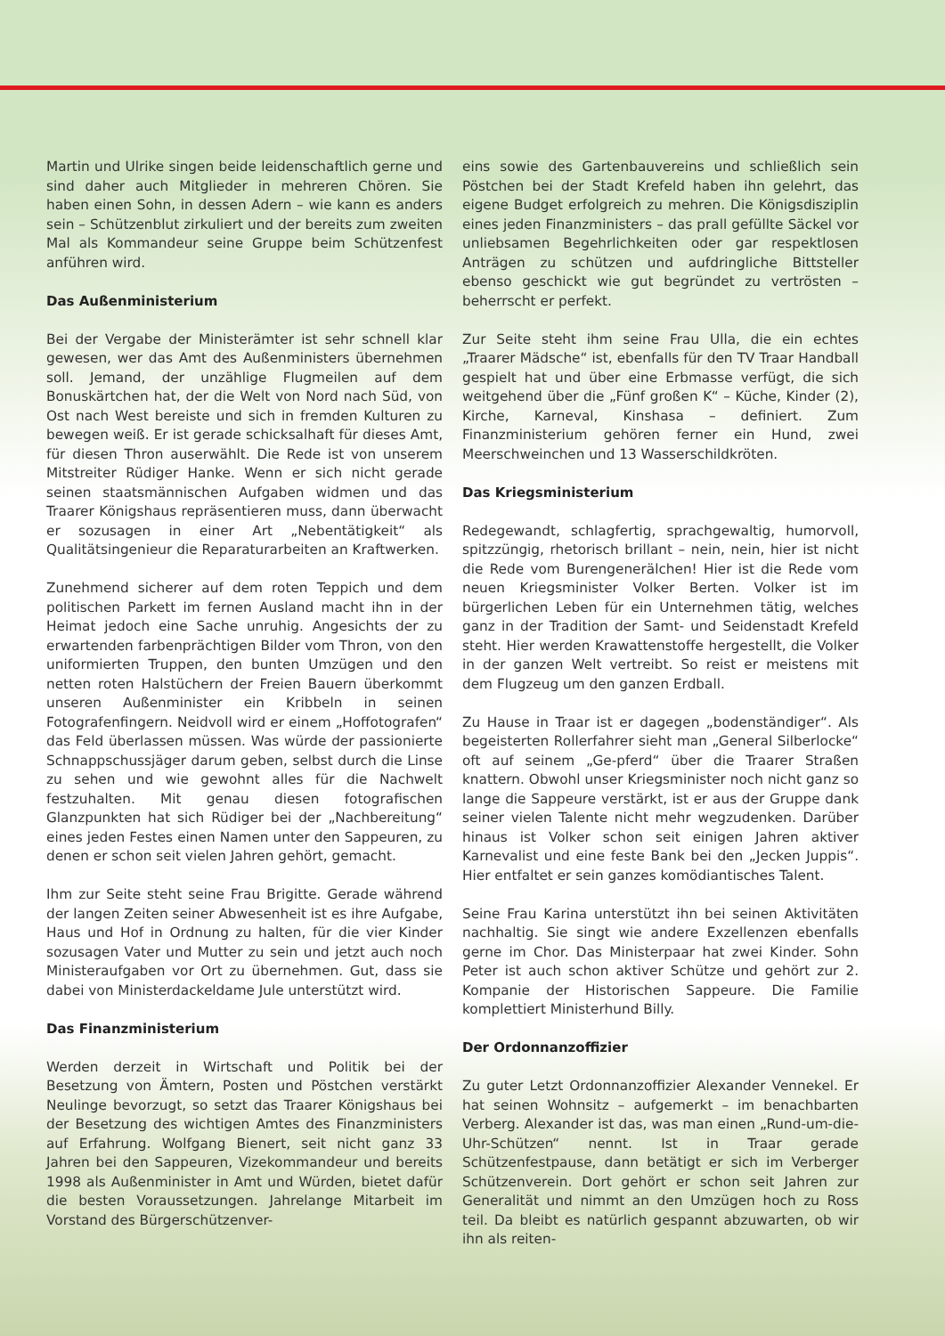Martin und Ulrike singen beide leidenschaftlich gerne und sind daher auch Mitglieder in mehreren Chören. Sie haben einen Sohn, in dessen Adern – wie kann es anders sein – Schützenblut zirkuliert und der bereits zum zweiten Mal als Kommandeur seine Gruppe beim Schützenfest anführen wird.
Das Außenministerium
Bei der Vergabe der Ministerämter ist sehr schnell klar gewesen, wer das Amt des Außenministers übernehmen soll. Jemand, der unzählige Flugmeilen auf dem Bonuskärtchen hat, der die Welt von Nord nach Süd, von Ost nach West bereiste und sich in fremden Kulturen zu bewegen weiß. Er ist gerade schicksalhaft für dieses Amt, für diesen Thron auserwählt. Die Rede ist von unserem Mitstreiter Rüdiger Hanke. Wenn er sich nicht gerade seinen staatsmännischen Aufgaben widmen und das Traarer Königshaus repräsentieren muss, dann überwacht er sozusagen in einer Art „Nebentätigkeit“ als Qualitätsingenieur die Reparaturarbeiten an Kraftwerken.
Zunehmend sicherer auf dem roten Teppich und dem politischen Parkett im fernen Ausland macht ihn in der Heimat jedoch eine Sache unruhig. Angesichts der zu erwartenden farbenprächtigen Bilder vom Thron, von den uniformierten Truppen, den bunten Umzügen und den netten roten Halstüchern der Freien Bauern überkommt unseren Außenminister ein Kribbeln in seinen Fotografenfingern. Neidvoll wird er einem „Hoffotografen“ das Feld überlassen müssen. Was würde der passionierte Schnappschussjäger darum geben, selbst durch die Linse zu sehen und wie gewohnt alles für die Nachwelt festzuhalten. Mit genau diesen fotografischen Glanzpunkten hat sich Rüdiger bei der „Nachbereitung“ eines jeden Festes einen Namen unter den Sappeuren, zu denen er schon seit vielen Jahren gehört, gemacht.
Ihm zur Seite steht seine Frau Brigitte. Gerade während der langen Zeiten seiner Abwesenheit ist es ihre Aufgabe, Haus und Hof in Ordnung zu halten, für die vier Kinder sozusagen Vater und Mutter zu sein und jetzt auch noch Ministeraufgaben vor Ort zu übernehmen. Gut, dass sie dabei von Ministerdackeldame Jule unterstützt wird.
Das Finanzministerium
Werden derzeit in Wirtschaft und Politik bei der Besetzung von Ämtern, Posten und Pöstchen verstärkt Neulinge bevorzugt, so setzt das Traarer Königshaus bei der Besetzung des wichtigen Amtes des Finanzministers auf Erfahrung. Wolfgang Bienert, seit nicht ganz 33 Jahren bei den Sappeuren, Vizekommandeur und bereits 1998 als Außenminister in Amt und Würden, bietet dafür die besten Voraussetzungen. Jahrelange Mitarbeit im Vorstand des Bürgerschützenver-
eins sowie des Gartenbauvereins und schließlich sein Pöstchen bei der Stadt Krefeld haben ihn gelehrt, das eigene Budget erfolgreich zu mehren. Die Königsdisziplin eines jeden Finanzministers – das prall gefüllte Säckel vor unliebsamen Begehrlichkeiten oder gar respektlosen Anträgen zu schützen und aufdringliche Bittsteller ebenso geschickt wie gut begründet zu vertrösten – beherrscht er perfekt.
Zur Seite steht ihm seine Frau Ulla, die ein echtes „Traarer Mädsche“ ist, ebenfalls für den TV Traar Handball gespielt hat und über eine Erbmasse verfügt, die sich weitgehend über die „Fünf großen K“ – Küche, Kinder (2), Kirche, Karneval, Kinshasa – definiert. Zum Finanzministerium gehören ferner ein Hund, zwei Meerschweinchen und 13 Wasserschildkröten.
Das Kriegsministerium
Redegewandt, schlagfertig, sprachgewaltig, humorvoll, spitzzüngig, rhetorisch brillant – nein, nein, hier ist nicht die Rede vom Burengenerälchen! Hier ist die Rede vom neuen Kriegsminister Volker Berten. Volker ist im bürgerlichen Leben für ein Unternehmen tätig, welches ganz in der Tradition der Samt- und Seidenstadt Krefeld steht. Hier werden Krawattenstoffe hergestellt, die Volker in der ganzen Welt vertreibt. So reist er meistens mit dem Flugzeug um den ganzen Erdball.
Zu Hause in Traar ist er dagegen „bodenständiger“. Als begeisterten Rollerfahrer sieht man „General Silberlocke“ oft auf seinem „Ge-pferd“ über die Traarer Straßen knattern. Obwohl unser Kriegsminister noch nicht ganz so lange die Sappeure verstärkt, ist er aus der Gruppe dank seiner vielen Talente nicht mehr wegzudenken. Darüber hinaus ist Volker schon seit einigen Jahren aktiver Karnevalist und eine feste Bank bei den „Jecken Juppis“. Hier entfaltet er sein ganzes komödiantisches Talent.
Seine Frau Karina unterstützt ihn bei seinen Aktivitäten nachhaltig. Sie singt wie andere Exzellenzen ebenfalls gerne im Chor. Das Ministerpaar hat zwei Kinder. Sohn Peter ist auch schon aktiver Schütze und gehört zur 2. Kompanie der Historischen Sappeure. Die Familie komplettiert Ministerhund Billy.
Der Ordonnanzoffizier
Zu guter Letzt Ordonnanzoffizier Alexander Vennekel. Er hat seinen Wohnsitz – aufgemerkt – im benachbarten Verberg. Alexander ist das, was man einen „Rund-um-die-Uhr-Schützen“ nennt. Ist in Traar gerade Schützenfestpause, dann betätigt er sich im Verberger Schützenverein. Dort gehört er schon seit Jahren zur Generalität und nimmt an den Umzügen hoch zu Ross teil. Da bleibt es natürlich gespannt abzuwarten, ob wir ihn als reiten-